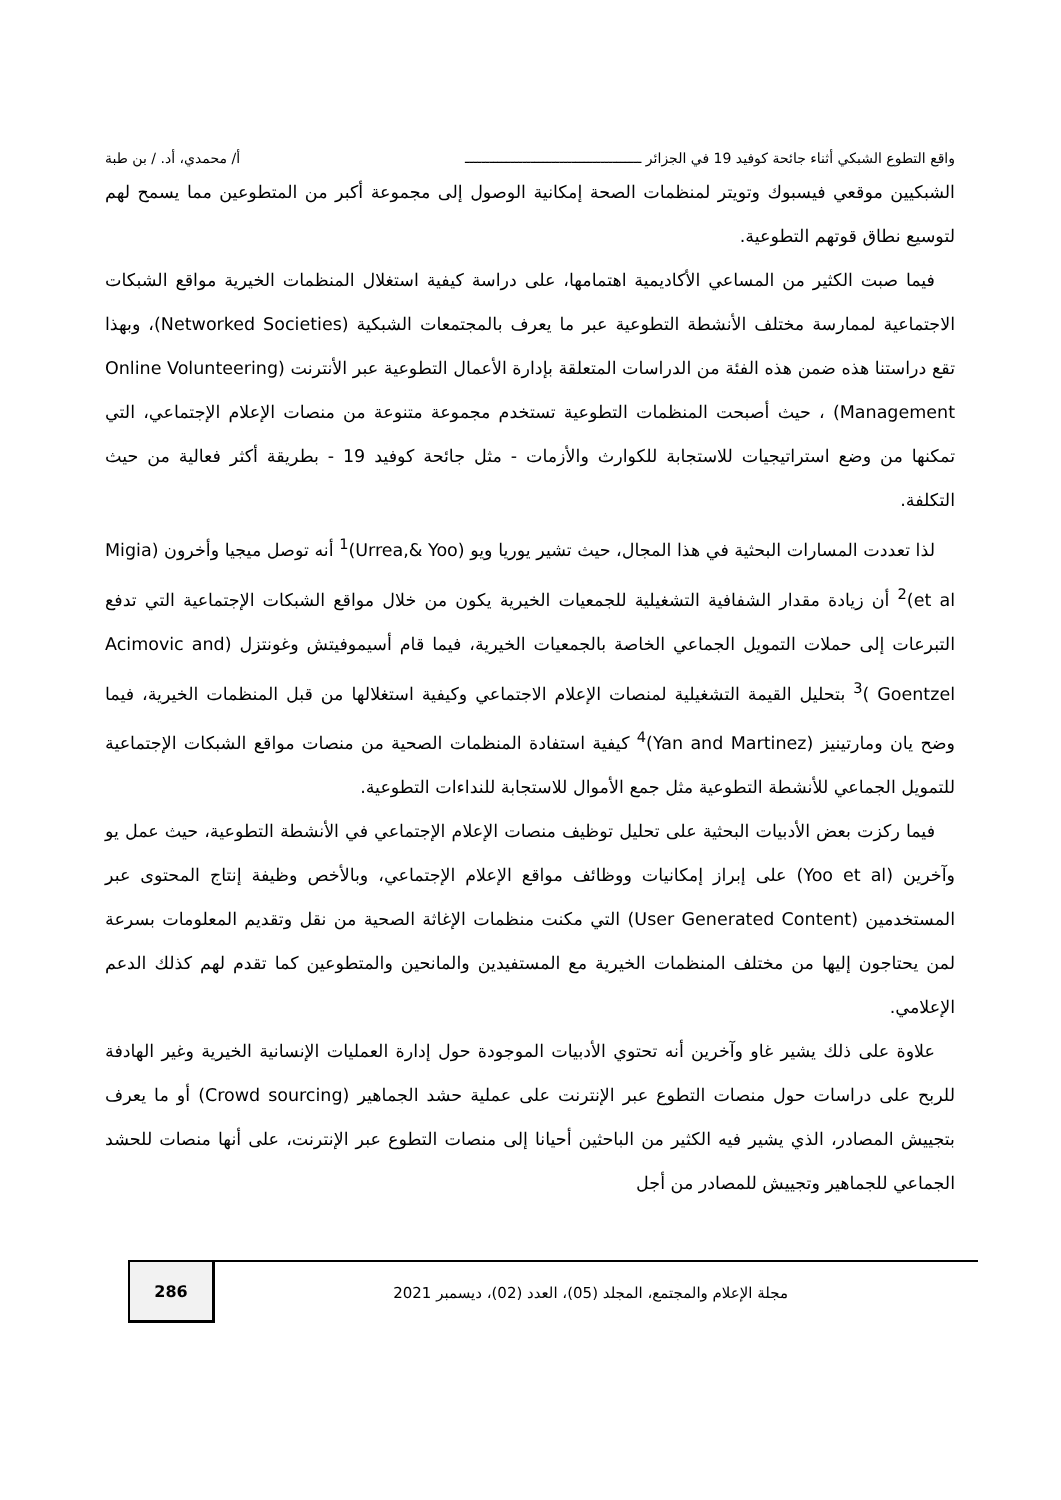واقع التطوع الشبكي أثناء جائحة كوفيد 19 في الجزائر ـــــــــــــــــــــــــــــــــــــــــــ أ/ محمدي، أد. / بن طبة
الشبكيين موقعي فيسبوك وتويتر لمنظمات الصحة إمكانية الوصول إلى مجموعة أكبر من المتطوعين مما يسمح لهم لتوسيع نطاق قوتهم التطوعية.
فيما صبت الكثير من المساعي الأكاديمية اهتمامها، على دراسة كيفية استغلال المنظمات الخيرية مواقع الشبكات الاجتماعية لممارسة مختلف الأنشطة التطوعية عبر ما يعرف بالمجتمعات الشبكية (Networked Societies)، وبهذا تقع دراستنا هذه ضمن هذه الفئة من الدراسات المتعلقة بإدارة الأعمال التطوعية عبر الأنترنت (Online Volunteering Management) ، حيث أصبحت المنظمات التطوعية تستخدم مجموعة متنوعة من منصات الإعلام الإجتماعي، التي تمكنها من وضع استراتيجيات للاستجابة للكوارث والأزمات - مثل جائحة كوفيد 19 - بطريقة أكثر فعالية من حيث التكلفة.
لذا تعددت المسارات البحثية في هذا المجال، حيث تشير يوريا ويو (Urrea,& Yoo)<sup>1</sup> أنه توصل ميجيا وأخرون (Migia et al)<sup>2</sup> أن زيادة مقدار الشفافية التشغيلية للجمعيات الخيرية يكون من خلال مواقع الشبكات الإجتماعية التي تدفع التبرعات إلى حملات التمويل الجماعي الخاصة بالجمعيات الخيرية، فيما قام أسيموفيتش وغونتزل (Acimovic and Goentzel )<sup>3</sup> بتحليل القيمة التشغيلية لمنصات الإعلام الاجتماعي وكيفية استغلالها من قبل المنظمات الخيرية، فيما وضح يان ومارتينيز (Yan and Martinez)<sup>4</sup> كيفية استفادة المنظمات الصحية من منصات مواقع الشبكات الإجتماعية للتمويل الجماعي للأنشطة التطوعية مثل جمع الأموال للاستجابة للنداءات التطوعية.
فيما ركزت بعض الأدبيات البحثية على تحليل توظيف منصات الإعلام الإجتماعي في الأنشطة التطوعية، حيث عمل يو وآخرين (Yoo et al) على إبراز إمكانيات ووظائف مواقع الإعلام الإجتماعي، وبالأخص وظيفة إنتاج المحتوى عبر المستخدمين (User Generated Content) التي مكنت منظمات الإغاثة الصحية من نقل وتقديم المعلومات بسرعة لمن يحتاجون إليها من مختلف المنظمات الخيرية مع المستفيدين والمانحين والمتطوعين كما تقدم لهم كذلك الدعم الإعلامي.
علاوة على ذلك يشير غاو وآخرين أنه تحتوي الأدبيات الموجودة حول إدارة العمليات الإنسانية الخيرية وغير الهادفة للربح على دراسات حول منصات التطوع عبر الإنترنت على عملية حشد الجماهير (Crowd sourcing) أو ما يعرف بتجييش المصادر، الذي يشير فيه الكثير من الباحثين أحيانا إلى منصات التطوع عبر الإنترنت، على أنها منصات للحشد الجماعي للجماهير وتجييش للمصادر من أجل
مجلة الإعلام والمجتمع، المجلد (05)، العدد (02)، ديسمبر 2021 286